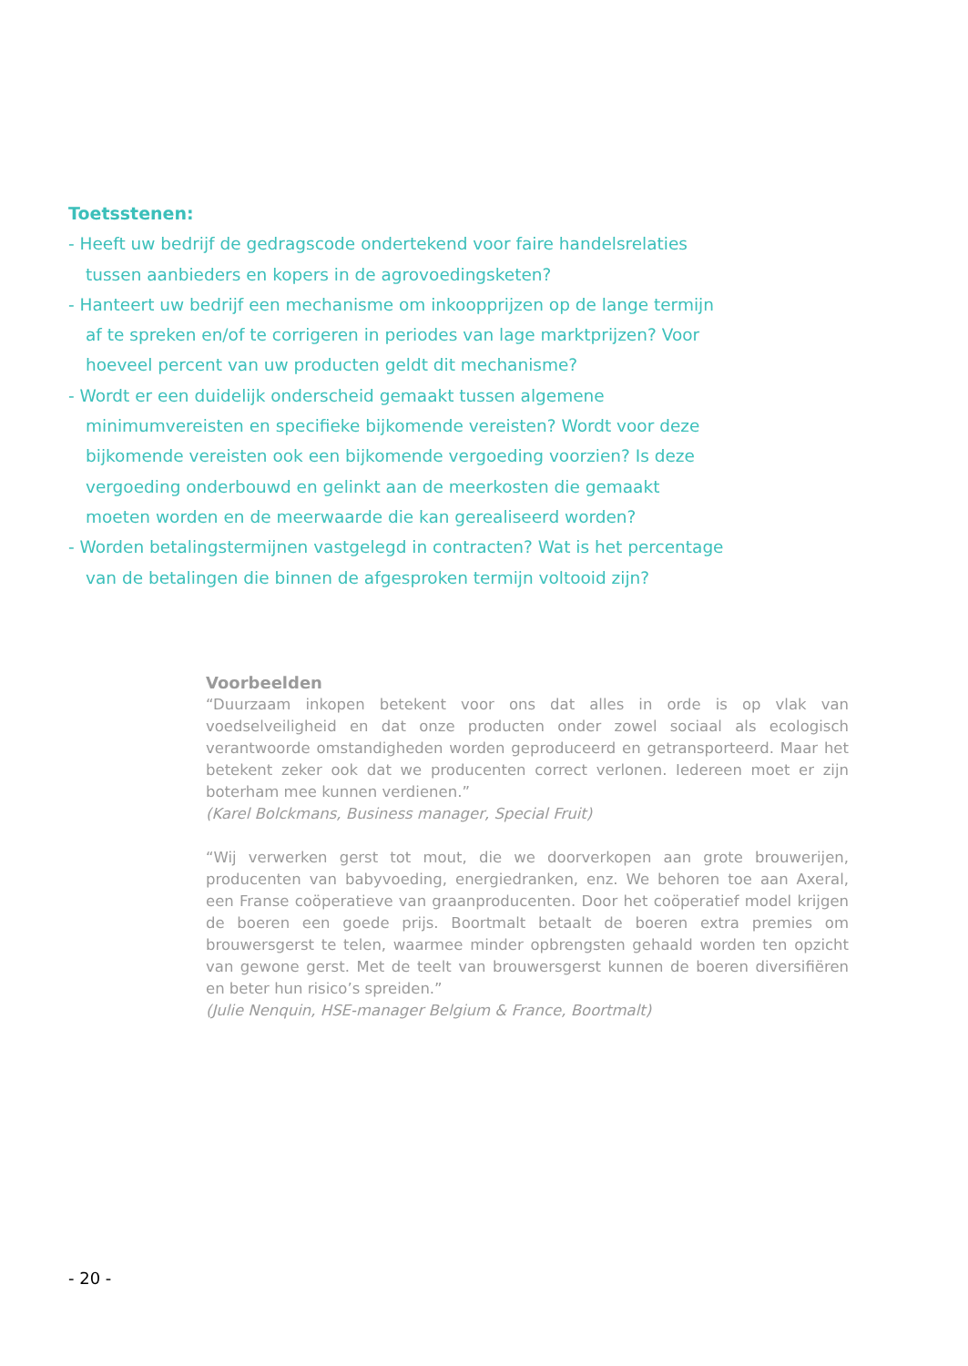Toetsstenen:
- Heeft uw bedrijf de gedragscode ondertekend voor faire handelsrelaties tussen aanbieders en kopers in de agrovoedingsketen?
- Hanteert uw bedrijf een mechanisme om inkoopprijzen op de lange termijn af te spreken en/of te corrigeren in periodes van lage marktprijzen? Voor hoeveel percent van uw producten geldt dit mechanisme?
- Wordt er een duidelijk onderscheid gemaakt tussen algemene minimumvereisten en specifieke bijkomende vereisten? Wordt voor deze bijkomende vereisten ook een bijkomende vergoeding voorzien? Is deze vergoeding onderbouwd en gelinkt aan de meerkosten die gemaakt moeten worden en de meerwaarde die kan gerealiseerd worden?
- Worden betalingstermijnen vastgelegd in contracten? Wat is het percentage van de betalingen die binnen de afgesproken termijn voltooid zijn?
Voorbeelden
“Duurzaam inkopen betekent voor ons dat alles in orde is op vlak van voedselveiligheid en dat onze producten onder zowel sociaal als ecologisch verantwoorde omstandigheden worden geproduceerd en getransporteerd. Maar het betekent zeker ook dat we producenten correct verlonen. Iedereen moet er zijn boterham mee kunnen verdienen.”
(Karel Bolckmans, Business manager, Special Fruit)
“Wij verwerken gerst tot mout, die we doorverkopen aan grote brouwerijen, producenten van babyvoeding, energiedranken, enz. We behoren toe aan Axeral, een Franse coöperatieve van graanproducenten. Door het coöperatief model krijgen de boeren een goede prijs. Boortmalt betaalt de boeren extra premies om brouwersgerst te telen, waarmee minder opbrengsten gehaald worden ten opzicht van gewone gerst. Met de teelt van brouwersgerst kunnen de boeren diversifiëren en beter hun risico’s spreiden.”
(Julie Nenquin, HSE-manager Belgium & France, Boortmalt)
- 20 -